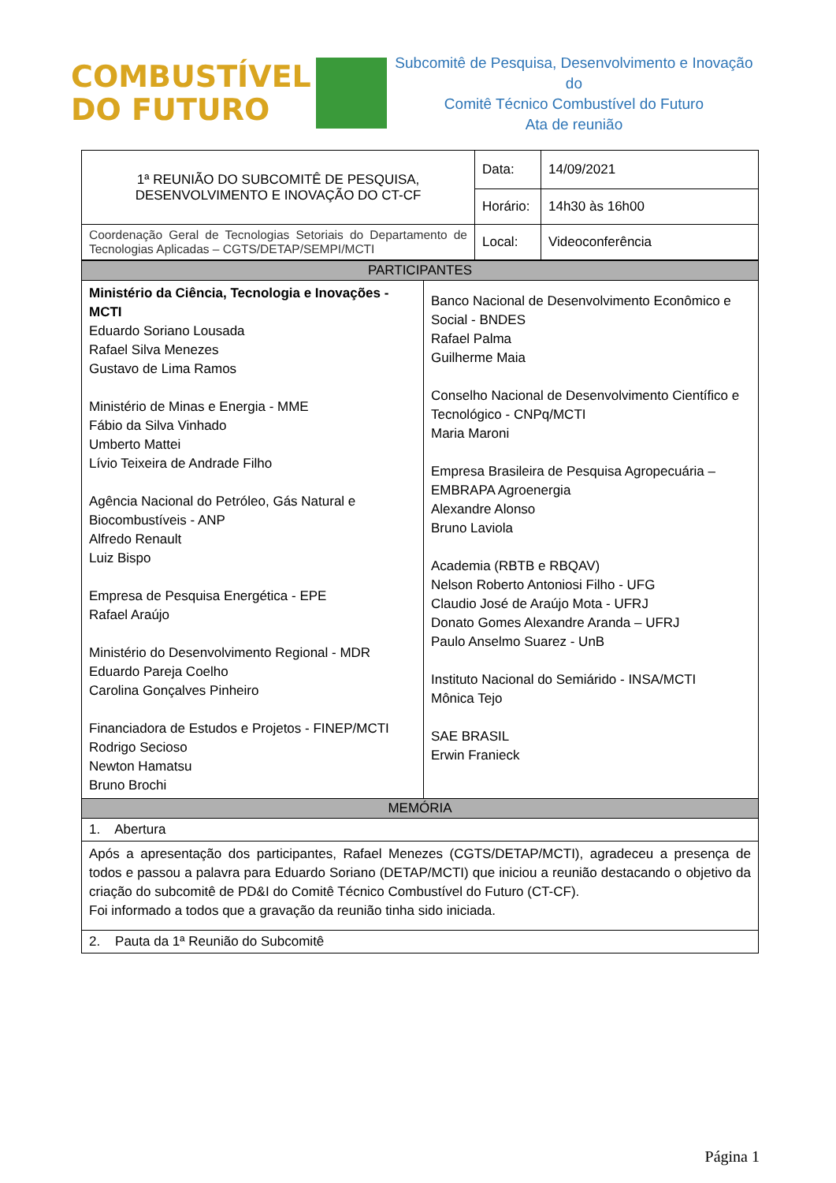COMBUSTÍVEL
DO FUTURO
Subcomitê de Pesquisa, Desenvolvimento e Inovação do
Comitê Técnico Combustível do Futuro
Ata de reunião
| 1ª REUNIÃO DO SUBCOMITÊ DE PESQUISA, DESENVOLVIMENTO E INOVAÇÃO DO CT-CF | Data: | 14/09/2021 |
| | Horário: | 14h30 às 16h00 |
| Coordenação Geral de Tecnologias Setoriais do Departamento de Tecnologias Aplicadas – CGTS/DETAP/SEMPI/MCTI | Local: | Videoconferência |
| PARTICIPANTES | |
| --- | --- |
| Ministério da Ciência, Tecnologia e Inovações - MCTI Eduardo Soriano Lousada Rafael Silva Menezes Gustavo de Lima Ramos Ministério de Minas e Energia - MME Fábio da Silva Vinhado Umberto Mattei Lívio Teixeira de Andrade Filho Agência Nacional do Petróleo, Gás Natural e Biocombustíveis - ANP Alfredo Renault Luiz Bispo Empresa de Pesquisa Energética - EPE Rafael Araújo Ministério do Desenvolvimento Regional - MDR Eduardo Pareja Coelho Carolina Gonçalves Pinheiro Financiadora de Estudos e Projetos - FINEP/MCTI Rodrigo Secioso Newton Hamatsu Bruno Brochi | Banco Nacional de Desenvolvimento Econômico e Social - BNDES Rafael Palma Guilherme Maia Conselho Nacional de Desenvolvimento Científico e Tecnológico - CNPq/MCTI Maria Maroni Empresa Brasileira de Pesquisa Agropecuária – EMBRAPA Agroenergia Alexandre Alonso Bruno Laviola Academia (RBTB e RBQAV) Nelson Roberto Antoniosi Filho - UFG Claudio José de Araújo Mota - UFRJ Donato Gomes Alexandre Aranda – UFRJ Paulo Anselmo Suarez - UnB Instituto Nacional do Semiárido - INSA/MCTI Mônica Tejo SAE BRASIL Erwin Franieck |
| MEMÓRIA | |
| 1. Abertura | |
| Após a apresentação dos participantes, Rafael Menezes (CGTS/DETAP/MCTI), agradeceu a presença de todos e passou a palavra para Eduardo Soriano (DETAP/MCTI) que iniciou a reunião destacando o objetivo da criação do subcomitê de PD&I do Comitê Técnico Combustível do Futuro (CT-CF). Foi informado a todos que a gravação da reunião tinha sido iniciada. | |
| 2. Pauta da 1ª Reunião do Subcomitê | |
Página 1